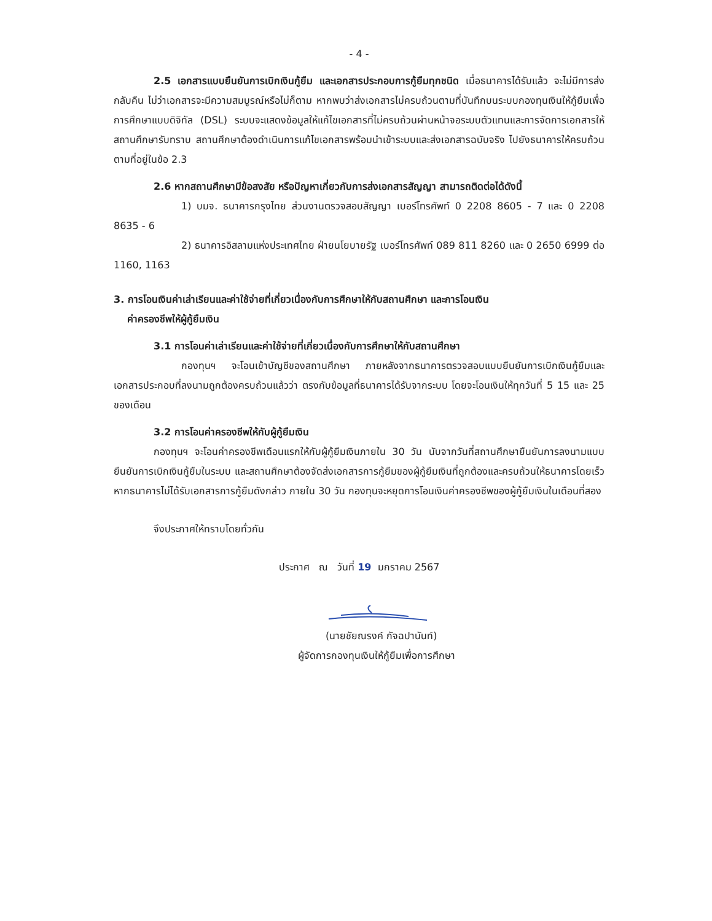- 4 -
2.5 เอกสารแบบยืนยันการเบิกเงินกู้ยืม และเอกสารประกอบการกู้ยืมทุกชนิด เมื่อธนาคารได้รับแล้ว จะไม่มีการส่งกลับคืน ไม่ว่าเอกสารจะมีความสมบูรณ์หรือไม่ก็ตาม หากพบว่าส่งเอกสารไม่ครบถ้วนตามที่บันทึกบนระบบกองทุนเงินให้กู้ยืมเพื่อการศึกษาแบบดิจิทัล (DSL) ระบบจะแสดงข้อมูลให้แก้ไขเอกสารที่ไม่ครบถ้วนผ่านหน้าจอระบบตัวแทนและการจัดการเอกสารให้สถานศึกษารับทราบ สถานศึกษาต้องดำเนินการแก้ไขเอกสารพร้อมนำเข้าระบบและส่งเอกสารฉบับจริง ไปยังธนาคารให้ครบถ้วนตามที่อยู่ในข้อ 2.3
2.6 หากสถานศึกษามีข้อสงสัย หรือปัญหาเกี่ยวกับการส่งเอกสารสัญญา สามารถติดต่อได้ดังนี้
1) บมจ. ธนาคารกรุงไทย ส่วนงานตรวจสอบสัญญา เบอร์โทรศัพท์ 0 2208 8605 - 7 และ 0 2208 8635 - 6
2) ธนาคารอิสลามแห่งประเทศไทย ฝ่ายนโยบายรัฐ เบอร์โทรศัพท์ 089 811 8260 และ 0 2650 6999 ต่อ 1160, 1163
3. การโอนเงินค่าเล่าเรียนและค่าใช้จ่ายที่เกี่ยวเนื่องกับการศึกษาให้กับสถานศึกษา และการโอนเงิน
ค่าครองชีพให้ผู้กู้ยืมเงิน
3.1 การโอนค่าเล่าเรียนและค่าใช้จ่ายที่เกี่ยวเนื่องกับการศึกษาให้กับสถานศึกษา
กองทุนฯ จะโอนเข้าบัญชีของสถานศึกษา ภายหลังจากธนาคารตรวจสอบแบบยืนยันการเบิกเงินกู้ยืมและเอกสารประกอบที่ลงนามถูกต้องครบถ้วนแล้วว่า ตรงกับข้อมูลที่ธนาคารได้รับจากระบบ โดยจะโอนเงินให้ทุกวันที่ 5 15 และ 25 ของเดือน
3.2 การโอนค่าครองชีพให้กับผู้กู้ยืมเงิน
กองทุนฯ จะโอนค่าครองชีพเดือนแรกให้กับผู้กู้ยืมเงินภายใน 30 วัน นับจากวันที่สถานศึกษายืนยันการลงนามแบบยืนยันการเบิกเงินกู้ยืมในระบบ และสถานศึกษาต้องจัดส่งเอกสารการกู้ยืมของผู้กู้ยืมเงินที่ถูกต้องและครบถ้วนให้ธนาคารโดยเร็วหากธนาคารไม่ได้รับเอกสารการกู้ยืมดังกล่าว ภายใน 30 วัน กองทุนจะหยุดการโอนเงินค่าครองชีพของผู้กู้ยืมเงินในเดือนที่สอง
จึงประกาศให้ทราบโดยทั่วกัน
ประกาศ ณ วันที่ 19 มกราคม 2567
(นายชัยณรงค์ กัจฉปานันท์)
ผู้จัดการกองทุนเงินให้กู้ยืมเพื่อการศึกษา